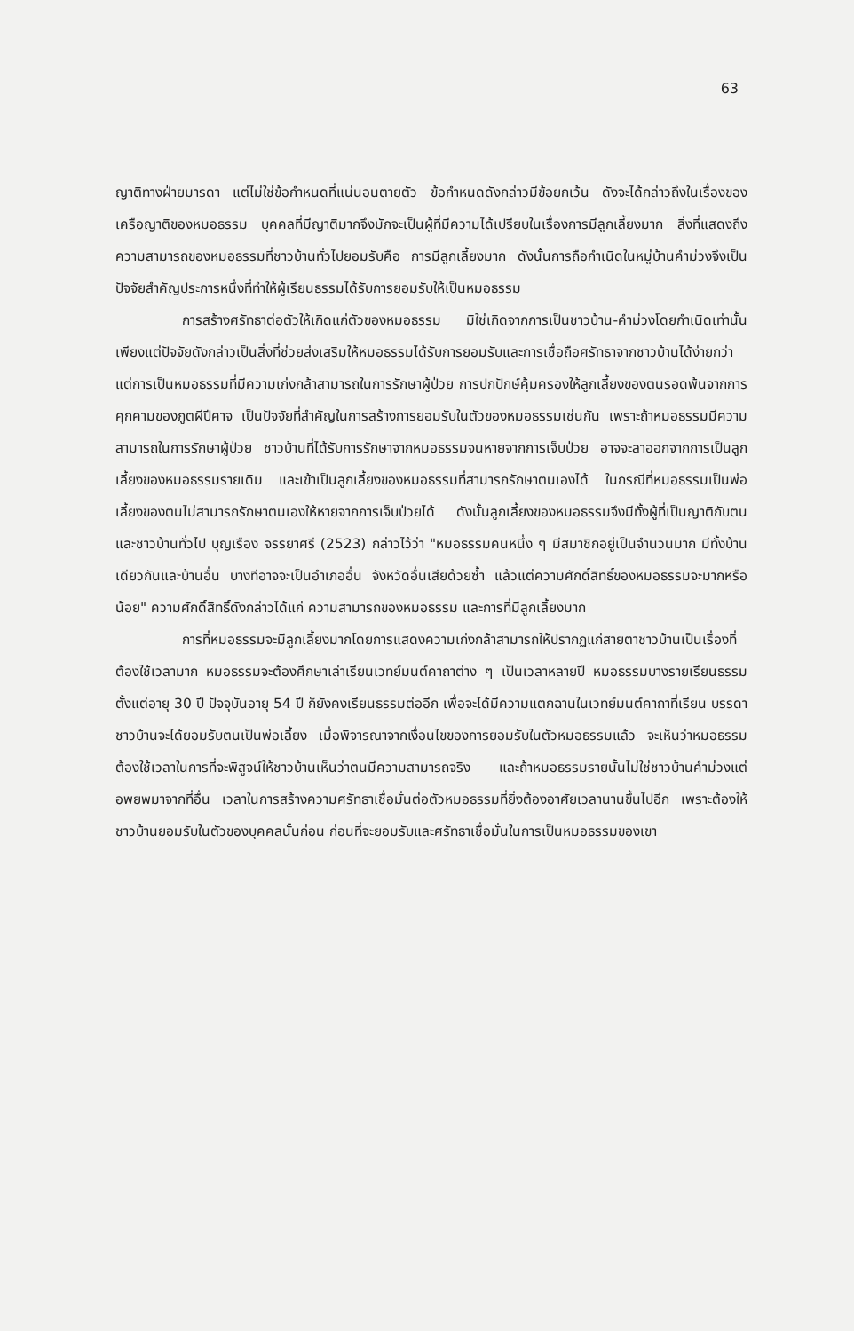63
ญาติทางฝ่ายมารดา แต่ไม่ใช่ข้อกำหนดที่แน่นอนตายตัว ข้อกำหนดดังกล่าวมีข้อยกเว้น ดังจะได้กล่าวถึงในเรื่องของเครือญาติของหมอธรรม บุคคลที่มีญาติมากจึงมักจะเป็นผู้ที่มีความได้เปรียบในเรื่องการมีลูกเลี้ยงมาก สิ่งที่แสดงถึงความสามารถของหมอธรรมที่ชาวบ้านทั่วไปยอมรับคือ การมีลูกเลี้ยงมาก ดังนั้นการถือกำเนิดในหมู่บ้านคำม่วงจึงเป็นปัจจัยสำคัญประการหนึ่งที่ทำให้ผู้เรียนธรรมได้รับการยอมรับให้เป็นหมอธรรม
การสร้างศรัทธาต่อตัวให้เกิดแก่ตัวของหมอธรรม มิใช่เกิดจากการเป็นชาวบ้าน-คำม่วงโดยกำเนิดเท่านั้น เพียงแต่ปัจจัยดังกล่าวเป็นสิ่งที่ช่วยส่งเสริมให้หมอธรรมได้รับการยอมรับและการเชื่อถือศรัทธาจากชาวบ้านได้ง่ายกว่า แต่การเป็นหมอธรรมที่มีความเก่งกล้าสามารถในการรักษาผู้ป่วย การปกปักษ์คุ้มครองให้ลูกเลี้ยงของตนรอดพ้นจากการคุกคามของภูตผีปีศาจ เป็นปัจจัยที่สำคัญในการสร้างการยอมรับในตัวของหมอธรรมเช่นกัน เพราะถ้าหมอธรรมมีความสามารถในการรักษาผู้ป่วย ชาวบ้านที่ได้รับการรักษาจากหมอธรรมจนหายจากการเจ็บป่วย อาจจะลาออกจากการเป็นลูกเลี้ยงของหมอธรรมรายเดิม และเข้าเป็นลูกเลี้ยงของหมอธรรมที่สามารถรักษาตนเองได้ ในกรณีที่หมอธรรมเป็นพ่อเลี้ยงของตนไม่สามารถรักษาตนเองให้หายจากการเจ็บป่วยได้ ดังนั้นลูกเลี้ยงของหมอธรรมจึงมีทั้งผู้ที่เป็นญาติกับตน และชาวบ้านทั่วไป บุญเรือง จรรยาศรี (2523) กล่าวไว้ว่า "หมอธรรมคนหนึ่ง ๆ มีสมาชิกอยู่เป็นจำนวนมาก มีทั้งบ้านเดียวกันและบ้านอื่น บางทีอาจจะเป็นอำเภออื่น จังหวัดอื่นเสียด้วยซ้ำ แล้วแต่ความศักดิ์สิทธิ์ของหมอธรรมจะมากหรือน้อย" ความศักดิ์สิทธิ์ดังกล่าวได้แก่ ความสามารถของหมอธรรม และการที่มีลูกเลี้ยงมาก
การที่หมอธรรมจะมีลูกเลี้ยงมากโดยการแสดงความเก่งกล้าสามารถให้ปรากฏแก่สายตาชาวบ้านเป็นเรื่องที่ต้องใช้เวลามาก หมอธรรมจะต้องศึกษาเล่าเรียนเวทย์มนต์คาถาต่าง ๆ เป็นเวลาหลายปี หมอธรรมบางรายเรียนธรรมตั้งแต่อายุ 30 ปี ปัจจุบันอายุ 54 ปี ก็ยังคงเรียนธรรมต่ออีก เพื่อจะได้มีความแตกฉานในเวทย์มนต์คาถาที่เรียน บรรดาชาวบ้านจะได้ยอมรับตนเป็นพ่อเลี้ยง เมื่อพิจารณาจากเงื่อนไขของการยอมรับในตัวหมอธรรมแล้ว จะเห็นว่าหมอธรรมต้องใช้เวลาในการที่จะพิสูจน์ให้ชาวบ้านเห็นว่าตนมีความสามารถจริง และถ้าหมอธรรมรายนั้นไม่ใช่ชาวบ้านคำม่วงแต่อพยพมาจากที่อื่น เวลาในการสร้างความศรัทธาเชื่อมั่นต่อตัวหมอธรรมที่ยิ่งต้องอาศัยเวลานานขึ้นไปอีก เพราะต้องให้ชาวบ้านยอมรับในตัวของบุคคลนั้นก่อน ก่อนที่จะยอมรับและศรัทธาเชื่อมั่นในการเป็นหมอธรรมของเขา